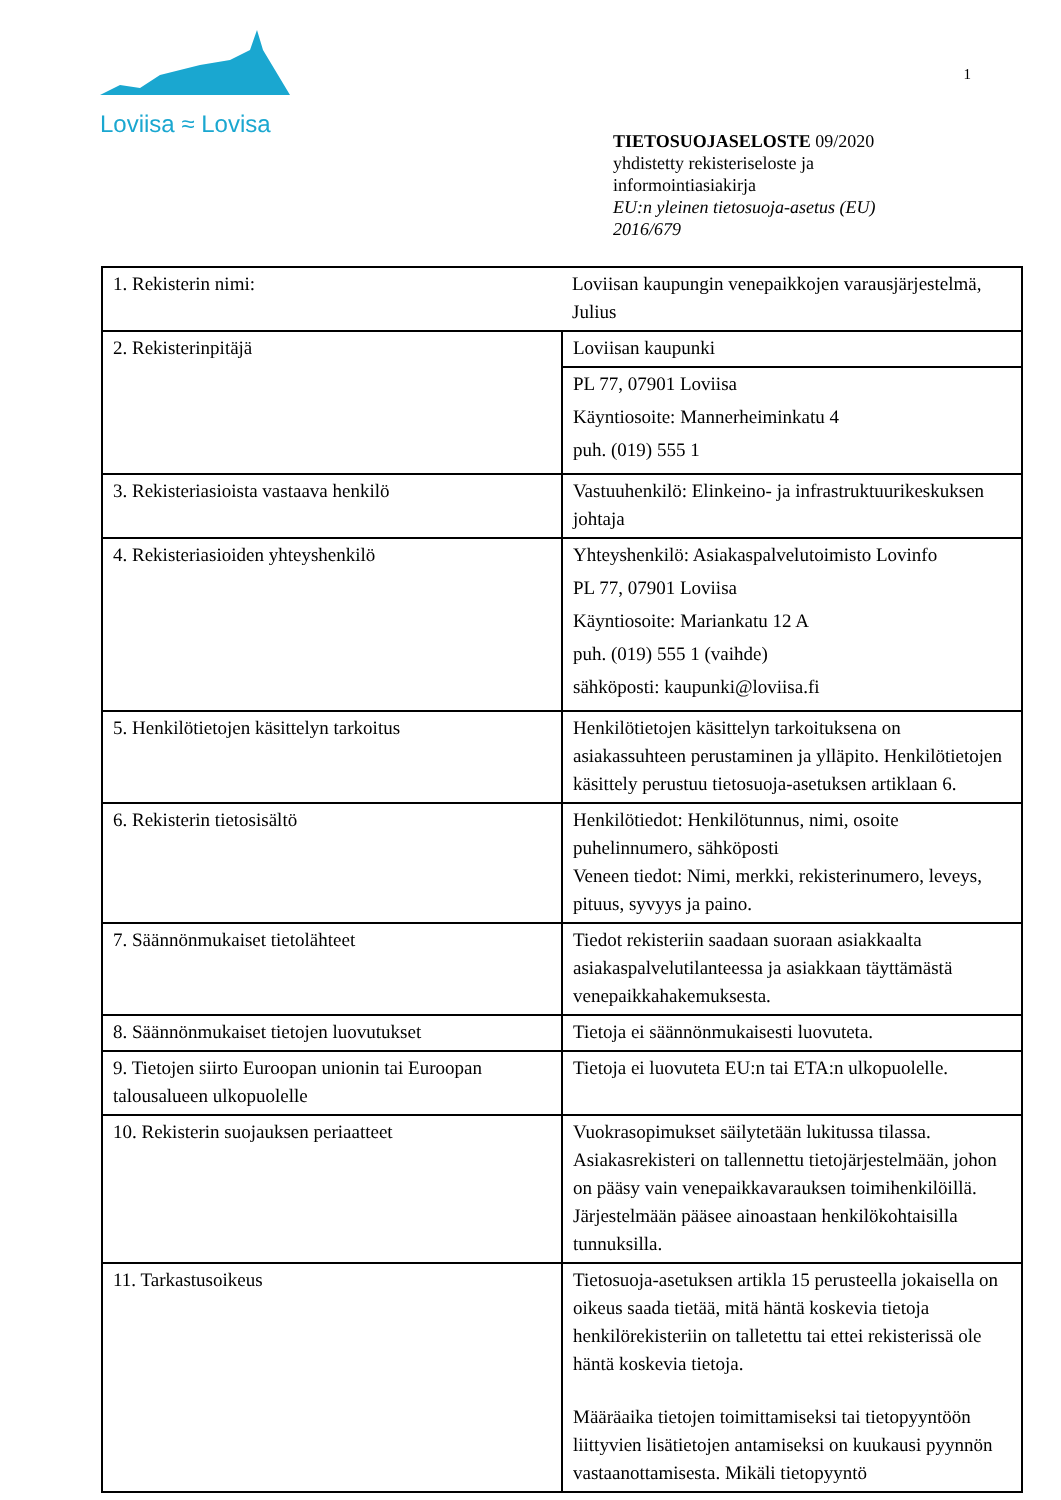Loviisa ≈ Lovisa
1
TIETOSUOJASELOSTE 09/2020
yhdistetty rekisteriseloste ja
informointiasiakirja
EU:n yleinen tietosuoja-asetus (EU)
2016/679
| 1. Rekisterin nimi: | Loviisan kaupungin venepaikkojen varausjärjestelmä, Julius |
| 2. Rekisterinpitäjä | Loviisan kaupunki |
| | PL 77, 07901 Loviisa Käyntiosoite: Mannerheiminkatu 4 puh. (019) 555 1 |
| 3. Rekisteriasioista vastaava henkilö | Vastuuhenkilö: Elinkeino- ja infrastruktuurikeskuksen johtaja |
| 4. Rekisteriasioiden yhteyshenkilö | Yhteyshenkilö: Asiakaspalvelutoimisto Lovinfo PL 77, 07901 Loviisa Käyntiosoite: Mariankatu 12 A puh. (019) 555 1 (vaihde) sähköposti: kaupunki@loviisa.fi |
| 5. Henkilötietojen käsittelyn tarkoitus | Henkilötietojen käsittelyn tarkoituksena on asiakassuhteen perustaminen ja ylläpito. Henkilötietojen käsittely perustuu tietosuoja-asetuksen artiklaan 6. |
| 6. Rekisterin tietosisältö | Henkilötiedot: Henkilötunnus, nimi, osoite puhelinnumero, sähköposti Veneen tiedot: Nimi, merkki, rekisterinumero, leveys, pituus, syvyys ja paino. |
| 7. Säännönmukaiset tietolähteet | Tiedot rekisteriin saadaan suoraan asiakkaalta asiakaspalvelutilanteessa ja asiakkaan täyttämästä venepaikkahakemuksesta. |
| 8. Säännönmukaiset tietojen luovutukset | Tietoja ei säännönmukaisesti luovuteta. |
| 9. Tietojen siirto Euroopan unionin tai Euroopan talousalueen ulkopuolelle | Tietoja ei luovuteta EU:n tai ETA:n ulkopuolelle. |
| 10. Rekisterin suojauksen periaatteet | Vuokrasopimukset säilytetään lukitussa tilassa. Asiakasrekisteri on tallennettu tietojärjestelmään, johon on pääsy vain venepaikkavarauksen toimihenkilöillä. Järjestelmään pääsee ainoastaan henkilökohtaisilla tunnuksilla. |
| 11. Tarkastusoikeus | Tietosuoja-asetuksen artikla 15 perusteella jokaisella on oikeus saada tietää, mitä häntä koskevia tietoja henkilörekisteriin on talletettu tai ettei rekisterissä ole häntä koskevia tietoja. Määräaika tietojen toimittamiseksi tai tietopyyntöön liittyvien lisätietojen antamiseksi on kuukausi pyynnön vastaanottamisesta. Mikäli tietopyyntö |